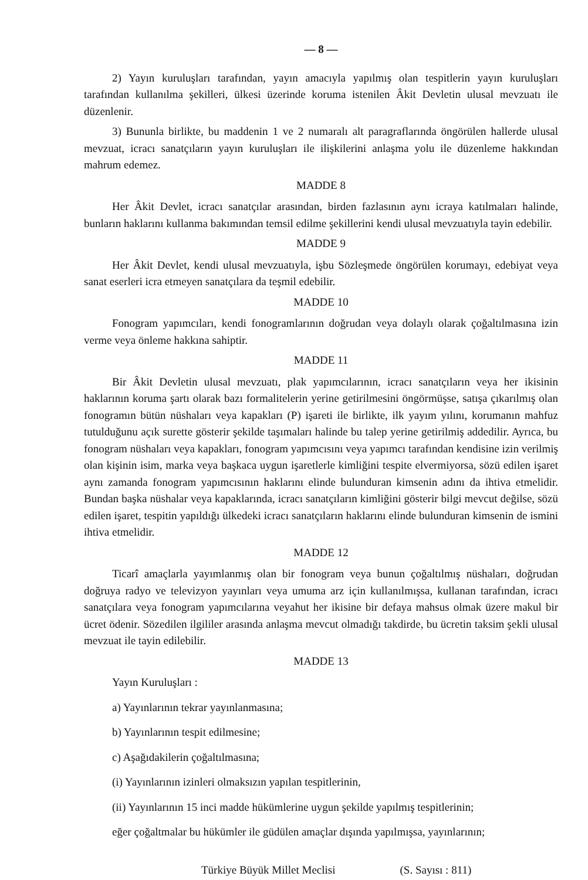— 8 —
2) Yayın kuruluşları tarafından, yayın amacıyla yapılmış olan tespitlerin yayın kuruluşları tarafından kullanılma şekilleri, ülkesi üzerinde koruma istenilen Âkit Devletin ulusal mevzuatı ile düzenlenir.
3) Bununla birlikte, bu maddenin 1 ve 2 numaralı alt paragraflarında öngörülen hallerde ulusal mevzuat, icracı sanatçıların yayın kuruluşları ile ilişkilerini anlaşma yolu ile düzenleme hakkından mahrum edemez.
MADDE 8
Her Âkit Devlet, icracı sanatçılar arasından, birden fazlasının aynı icraya katılmaları halinde, bunların haklarını kullanma bakımından temsil edilme şekillerini kendi ulusal mevzuatıyla tayin edebilir.
MADDE 9
Her Âkit Devlet, kendi ulusal mevzuatıyla, işbu Sözleşmede öngörülen korumayı, edebiyat veya sanat eserleri icra etmeyen sanatçılara da teşmil edebilir.
MADDE 10
Fonogram yapımcıları, kendi fonogramlarının doğrudan veya dolaylı olarak çoğaltılmasına izin verme veya önleme hakkına sahiptir.
MADDE 11
Bir Âkit Devletin ulusal mevzuatı, plak yapımcılarının, icracı sanatçıların veya her ikisinin haklarının koruma şartı olarak bazı formalitelerin yerine getirilmesini öngörmüşse, satışa çıkarılmış olan fonogramın bütün nüshaları veya kapakları (P) işareti ile birlikte, ilk yayım yılını, korumanın mahfuz tutulduğunu açık surette gösterir şekilde taşımaları halinde bu talep yerine getirilmiş addedilir. Ayrıca, bu fonogram nüshaları veya kapakları, fonogram yapımcısını veya yapımcı tarafından kendisine izin verilmiş olan kişinin isim, marka veya başkaca uygun işaretlerle kimliğini tespite elvermiyorsa, sözü edilen işaret aynı zamanda fonogram yapımcısının haklarını elinde bulunduran kimsenin adını da ihtiva etmelidir. Bundan başka nüshalar veya kapaklarında, icracı sanatçıların kimliğini gösterir bilgi mevcut değilse, sözü edilen işaret, tespitin yapıldığı ülkedeki icracı sanatçıların haklarını elinde bulunduran kimsenin de ismini ihtiva etmelidir.
MADDE 12
Ticarî amaçlarla yayımlanmış olan bir fonogram veya bunun çoğaltılmış nüshaları, doğrudan doğruya radyo ve televizyon yayınları veya umuma arz için kullanılmışsa, kullanan tarafından, icracı sanatçılara veya fonogram yapımcılarına veyahut her ikisine bir defaya mahsus olmak üzere makul bir ücret ödenir. Sözedilen ilgililer arasında anlaşma mevcut olmadığı takdirde, bu ücretin taksim şekli ulusal mevzuat ile tayin edilebilir.
MADDE 13
Yayın Kuruluşları :
a) Yayınlarının tekrar yayınlanmasına;
b) Yayınlarının tespit edilmesine;
c) Aşağıdakilerin çoğaltılmasına;
(i) Yayınlarının izinleri olmaksızın yapılan tespitlerinin,
(ii) Yayınlarının 15 inci madde hükümlerine uygun şekilde yapılmış tespitlerinin;
eğer çoğaltmalar bu hükümler ile güdülen amaçlar dışında yapılmışsa, yayınlarının;
Türkiye Büyük Millet Meclisi (S. Sayısı : 811)